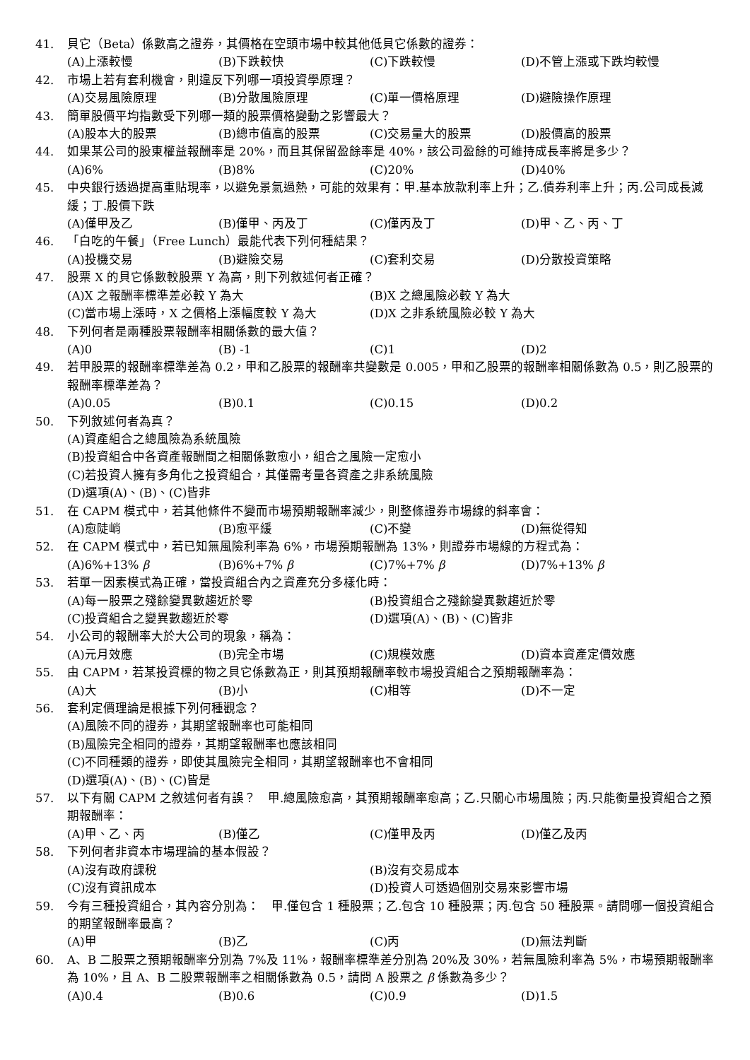41. 貝它（Beta）係數高之證券，其價格在空頭市場中較其他低貝它係數的證券：
(A)上漲較慢 (B)下跌較快 (C)下跌較慢 (D)不管上漲或下跌均較慢
42. 市場上若有套利機會，則違反下列哪一項投資學原理？
(A)交易風險原理 (B)分散風險原理 (C)單一價格原理 (D)避險操作原理
43. 簡單股價平均指數受下列哪一類的股票價格變動之影響最大？
(A)股本大的股票 (B)總市值高的股票 (C)交易量大的股票 (D)股價高的股票
44. 如果某公司的股東權益報酬率是 20%，而且其保留盈餘率是 40%，該公司盈餘的可維持成長率將是多少？
(A)6% (B)8% (C)20% (D)40%
45. 中央銀行透過提高重貼現率，以避免景氣過熱，可能的效果有：甲.基本放款利率上升；乙.債券利率上升；丙.公司成長減緩；丁.股價下跌
(A)僅甲及乙 (B)僅甲、丙及丁 (C)僅丙及丁 (D)甲、乙、丙、丁
46. 「白吃的午餐」（Free Lunch）最能代表下列何種結果？
(A)投機交易 (B)避險交易 (C)套利交易 (D)分散投資策略
47. 股票 X 的貝它係數較股票 Y 為高，則下列敘述何者正確？
(A)X 之報酬率標準差必較 Y 為大 (B)X 之總風險必較 Y 為大
(C)當市場上漲時，X 之價格上漲幅度較 Y 為大 (D)X 之非系統風險必較 Y 為大
48. 下列何者是兩種股票報酬率相關係數的最大值？
(A)0 (B) -1 (C)1 (D)2
49. 若甲股票的報酬率標準差為 0.2，甲和乙股票的報酬率共變數是 0.005，甲和乙股票的報酬率相關係數為 0.5，則乙股票的報酬率標準差為？
(A)0.05 (B)0.1 (C)0.15 (D)0.2
50. 下列敘述何者為真？
(A)資產組合之總風險為系統風險
(B)投資組合中各資產報酬間之相關係數愈小，組合之風險一定愈小
(C)若投資人擁有多角化之投資組合，其僅需考量各資產之非系統風險
(D)選項(A)、(B)、(C)皆非
51. 在 CAPM 模式中，若其他條件不變而市場預期報酬率減少，則整條證券市場線的斜率會：
(A)愈陡峭 (B)愈平緩 (C)不變 (D)無從得知
52. 在 CAPM 模式中，若已知無風險利率為 6%，市場預期報酬為 13%，則證券市場線的方程式為：
(A)6%+13% β (B)6%+7% β (C)7%+7% β (D)7%+13% β
53. 若單一因素模式為正確，當投資組合內之資產充分多樣化時：
(A)每一股票之殘餘變異數趨近於零 (B)投資組合之殘餘變異數趨近於零
(C)投資組合之變異數趨近於零 (D)選項(A)、(B)、(C)皆非
54. 小公司的報酬率大於大公司的現象，稱為：
(A)元月效應 (B)完全市場 (C)規模效應 (D)資本資產定價效應
55. 由 CAPM，若某投資標的物之貝它係數為正，則其預期報酬率較市場投資組合之預期報酬率為：
(A)大 (B)小 (C)相等 (D)不一定
56. 套利定價理論是根據下列何種觀念？
(A)風險不同的證券，其期望報酬率也可能相同
(B)風險完全相同的證券，其期望報酬率也應該相同
(C)不同種類的證券，即使其風險完全相同，其期望報酬率也不會相同
(D)選項(A)、(B)、(C)皆是
57. 以下有關 CAPM 之敘述何者有誤？　甲.總風險愈高，其預期報酬率愈高；乙.只關心市場風險；丙.只能衡量投資組合之預期報酬率：
(A)甲、乙、丙 (B)僅乙 (C)僅甲及丙 (D)僅乙及丙
58. 下列何者非資本市場理論的基本假設？
(A)沒有政府課稅 (B)沒有交易成本
(C)沒有資訊成本 (D)投資人可透過個別交易來影響市場
59. 今有三種投資組合，其內容分別為：　甲.僅包含 1 種股票；乙.包含 10 種股票；丙.包含 50 種股票。請問哪一個投資組合的期望報酬率最高？
(A)甲 (B)乙 (C)丙 (D)無法判斷
60. A、B 二股票之預期報酬率分別為 7%及 11%，報酬率標準差分別為 20%及 30%，若無風險利率為 5%，市場預期報酬率為 10%，且 A、B 二股票報酬率之相關係數為 0.5，請問 A 股票之 β 係數為多少？
(A)0.4 (B)0.6 (C)0.9 (D)1.5